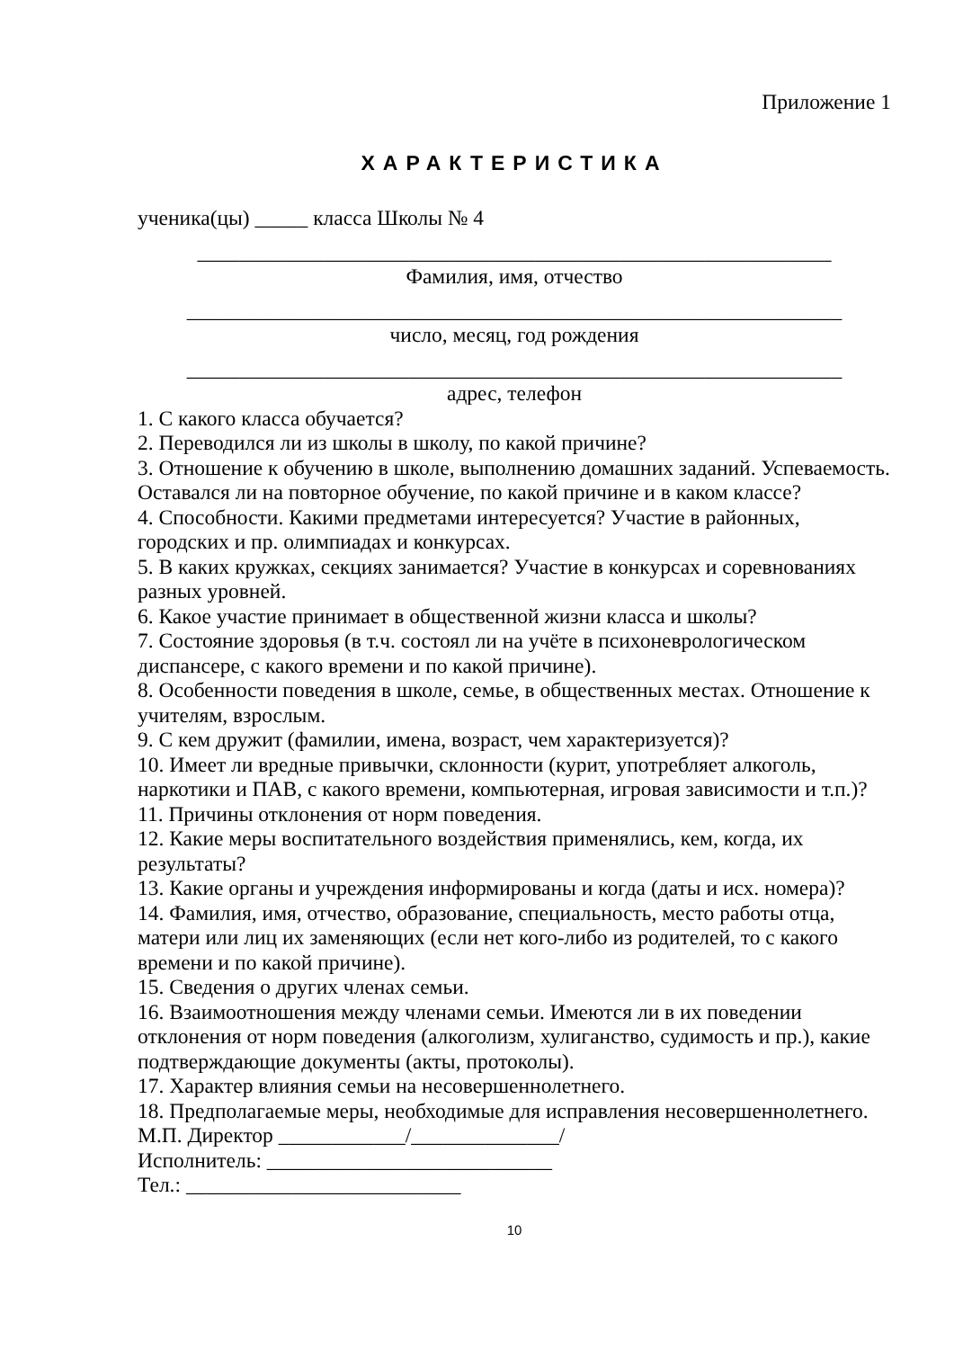Приложение 1
ХАРАКТЕРИСТИКА
ученика(цы) _____ класса Школы № 4
____________________________________________________________
Фамилия, имя, отчество
______________________________________________________________
число, месяц, год рождения
______________________________________________________________
адрес, телефон
1. С какого класса обучается?
2. Переводился ли из школы в школу, по какой причине?
3. Отношение к обучению в школе, выполнению домашних заданий. Успеваемость. Оставался ли на повторное обучение, по какой причине и в каком классе?
4. Способности. Какими предметами интересуется? Участие в районных, городских и пр. олимпиадах и конкурсах.
5. В каких кружках, секциях занимается? Участие в конкурсах и соревнованиях разных уровней.
6. Какое участие принимает в общественной жизни класса и школы?
7. Состояние здоровья (в т.ч. состоял ли на учёте в психоневрологическом диспансере, с какого времени и по какой причине).
8. Особенности поведения в школе, семье, в общественных местах. Отношение к учителям, взрослым.
9. С кем дружит (фамилии, имена, возраст, чем характеризуется)?
10. Имеет ли вредные привычки, склонности (курит, употребляет алкоголь, наркотики и ПАВ, с какого времени, компьютерная, игровая зависимости и т.п.)?
11. Причины отклонения от норм поведения.
12. Какие меры воспитательного воздействия применялись, кем, когда, их результаты?
13. Какие органы и учреждения информированы и когда (даты и исх. номера)?
14. Фамилия, имя, отчество, образование, специальность, место работы отца, матери или лиц их заменяющих (если нет кого-либо из родителей, то с какого времени и по какой причине).
15. Сведения о других членах семьи.
16. Взаимоотношения между членами семьи. Имеются ли в их поведении отклонения от норм поведения (алкоголизм, хулиганство, судимость и пр.), какие подтверждающие документы (акты, протоколы).
17. Характер влияния семьи на несовершеннолетнего.
18. Предполагаемые меры, необходимые для исправления несовершеннолетнего.
М.П. Директор ____________/______________/
Исполнитель: ___________________________
Тел.: __________________________
10